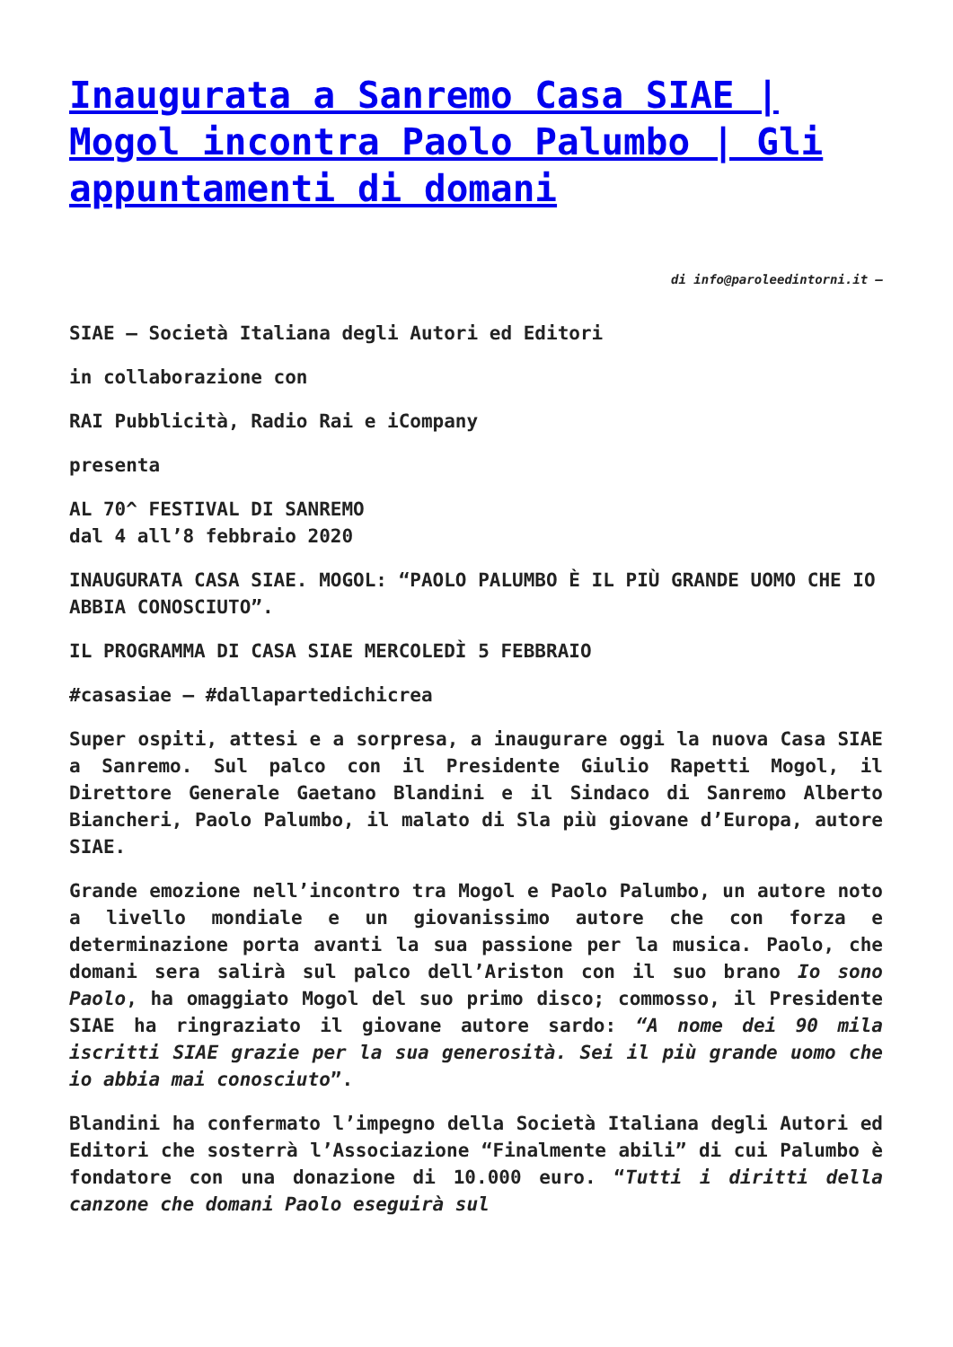Inaugurata a Sanremo Casa SIAE | Mogol incontra Paolo Palumbo | Gli appuntamenti di domani
di info@paroleedintorni.it –
SIAE – Società Italiana degli Autori ed Editori
in collaborazione con
RAI Pubblicità, Radio Rai e iCompany
presenta
AL 70^ FESTIVAL DI SANREMO
dal 4 all’8 febbraio 2020
INAUGURATA CASA SIAE. MOGOL: “PAOLO PALUMBO È IL PIÙ GRANDE UOMO CHE IO ABBIA CONOSCIUTO”.
IL PROGRAMMA DI CASA SIAE MERCOLEDÌ 5 FEBBRAIO
#casasiae – #dallapartedichicrea
Super ospiti, attesi e a sorpresa, a inaugurare oggi la nuova Casa SIAE a Sanremo. Sul palco con il Presidente Giulio Rapetti Mogol, il Direttore Generale Gaetano Blandini e il Sindaco di Sanremo Alberto Biancheri, Paolo Palumbo, il malato di Sla più giovane d’Europa, autore SIAE.
Grande emozione nell’incontro tra Mogol e Paolo Palumbo, un autore noto a livello mondiale e un giovanissimo autore che con forza e determinazione porta avanti la sua passione per la musica. Paolo, che domani sera salirà sul palco dell’Ariston con il suo brano Io sono Paolo, ha omaggiato Mogol del suo primo disco; commosso, il Presidente SIAE ha ringraziato il giovane autore sardo: “A nome dei 90 mila iscritti SIAE grazie per la sua generosità. Sei il più grande uomo che io abbia mai conosciuto”.
Blandini ha confermato l’impegno della Società Italiana degli Autori ed Editori che sosterrà l’Associazione “Finalmente abili” di cui Palumbo è fondatore con una donazione di 10.000 euro. “Tutti i diritti della canzone che domani Paolo eseguirà sul